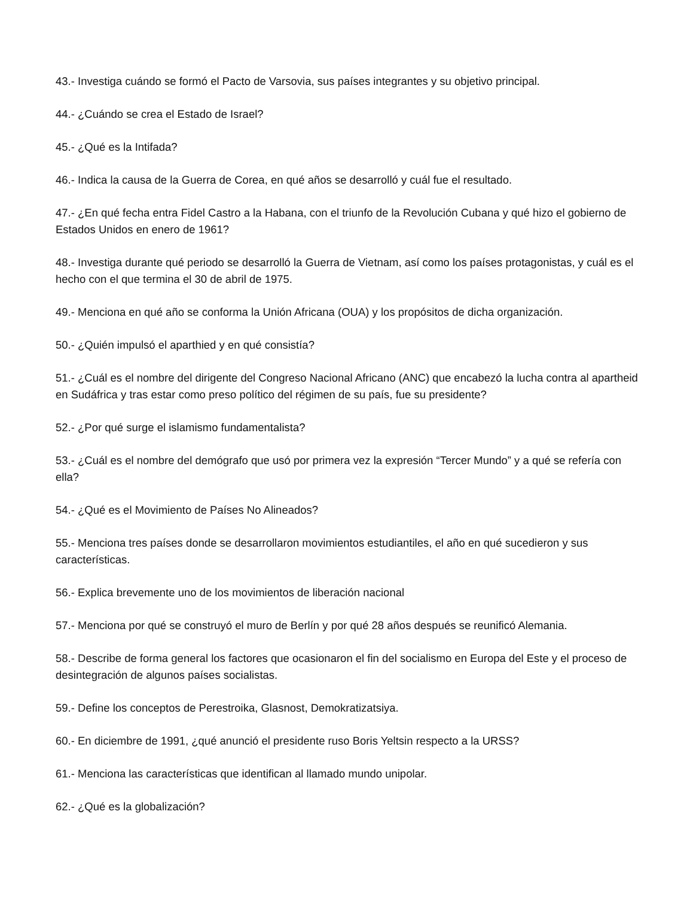43.- Investiga cuándo se formó el Pacto de Varsovia, sus países integrantes y su objetivo principal.
44.- ¿Cuándo se crea el Estado de Israel?
45.- ¿Qué es la Intifada?
46.- Indica la causa de la Guerra de Corea, en qué años se desarrolló y cuál fue el resultado.
47.- ¿En qué fecha entra Fidel Castro a la Habana, con el triunfo de la Revolución Cubana y qué hizo el gobierno de Estados Unidos en enero de 1961?
48.- Investiga durante qué periodo se desarrolló la Guerra de Vietnam, así como los países protagonistas, y cuál es el hecho con el que termina el 30 de abril de 1975.
49.- Menciona en qué año se conforma la Unión Africana (OUA) y los propósitos de dicha organización.
50.- ¿Quién impulsó el aparthied y en qué consistía?
51.- ¿Cuál es el nombre del dirigente del Congreso Nacional Africano (ANC) que encabezó la lucha contra al apartheid en Sudáfrica y tras estar como preso político del régimen de su país, fue su presidente?
52.- ¿Por qué surge el islamismo fundamentalista?
53.- ¿Cuál es el nombre del demógrafo que usó por primera vez la expresión “Tercer Mundo” y a qué se refería con ella?
54.- ¿Qué es el Movimiento de Países No Alineados?
55.- Menciona tres países donde se desarrollaron movimientos estudiantiles, el año en qué sucedieron y sus características.
56.- Explica brevemente uno de los movimientos de liberación nacional
57.- Menciona por qué se construyó el muro de Berlín y por qué 28 años después se reunificó Alemania.
58.- Describe de forma general los factores que ocasionaron el fin del socialismo en Europa del Este y el proceso de desintegración de algunos países socialistas.
59.- Define los conceptos de Perestroika, Glasnost, Demokratizatsiya.
60.- En diciembre de 1991, ¿qué anunció el presidente ruso Boris Yeltsin respecto a la URSS?
61.- Menciona las características que identifican al llamado mundo unipolar.
62.- ¿Qué es la globalización?